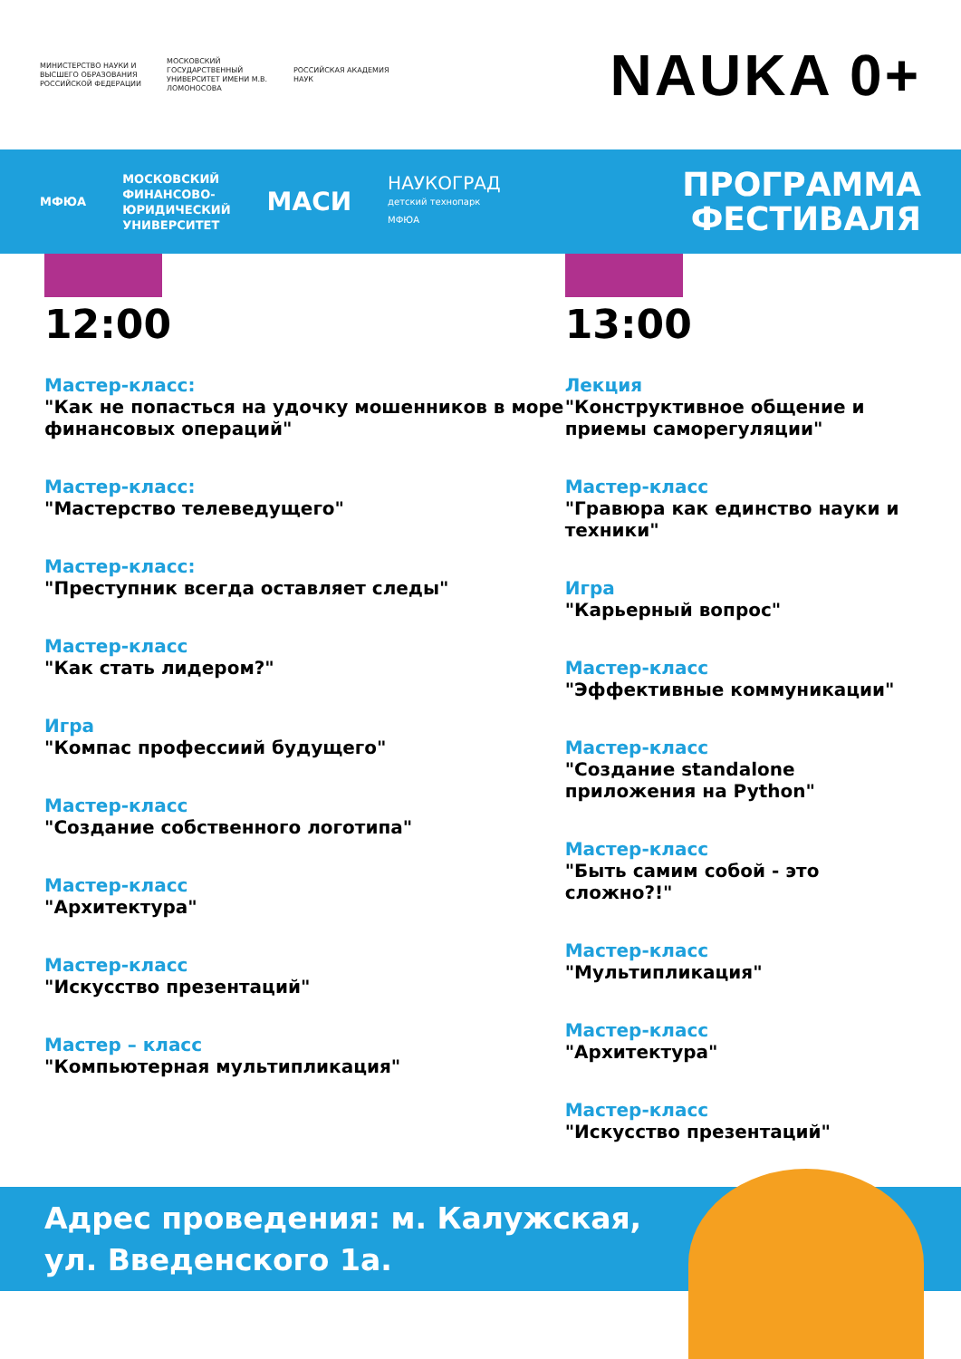МИНИСТЕРСТВО НАУКИ И ВЫСШЕГО ОБРАЗОВАНИЯ РОССИЙСКОЙ ФЕДЕРАЦИИ
МОСКОВСКИЙ ГОСУДАРСТВЕННЫЙ УНИВЕРСИТЕТ ИМЕНИ М.В. ЛОМОНОСОВА
РОССИЙСКАЯ АКАДЕМИЯ НАУК
NAUKA 0+
МФЮА
МОСКОВСКИЙ
ФИНАНСОВО-
ЮРИДИЧЕСКИЙ
УНИВЕРСИТЕТ
МАСИ
НАУКОГРАД
детский технопарк
МФЮА
ПРОГРАММА
ФЕСТИВАЛЯ
12:00
Мастер-класс:
"Как не попасться на удочку мошенников в море финансовых операций"
Мастер-класс:
"Мастерство телеведущего"
Мастер-класс:
"Преступник всегда оставляет следы"
Мастер-класс
"Как стать лидером?"
Игра
"Компас профессиий будущего"
Мастер-класс
"Создание собственного логотипа"
Мастер-класс
"Архитектура"
Мастер-класс
"Искусство презентаций"
Мастер – класс
"Компьютерная мультипликация"
13:00
Лекция
"Конструктивное общение и приемы саморегуляции"
Мастер-класс
"Гравюра как единство науки и техники"
Игра
"Карьерный вопрос"
Мастер-класс
"Эффективные коммуникации"
Мастер-класс
"Создание standalone приложения на Python"
Мастер-класс
"Быть самим собой - это сложно?!"
Мастер-класс
"Мультипликация"
Мастер-класс
"Архитектура"
Мастер-класс
"Искусство презентаций"
Адрес проведения: м. Калужская,
ул. Введенского 1а.